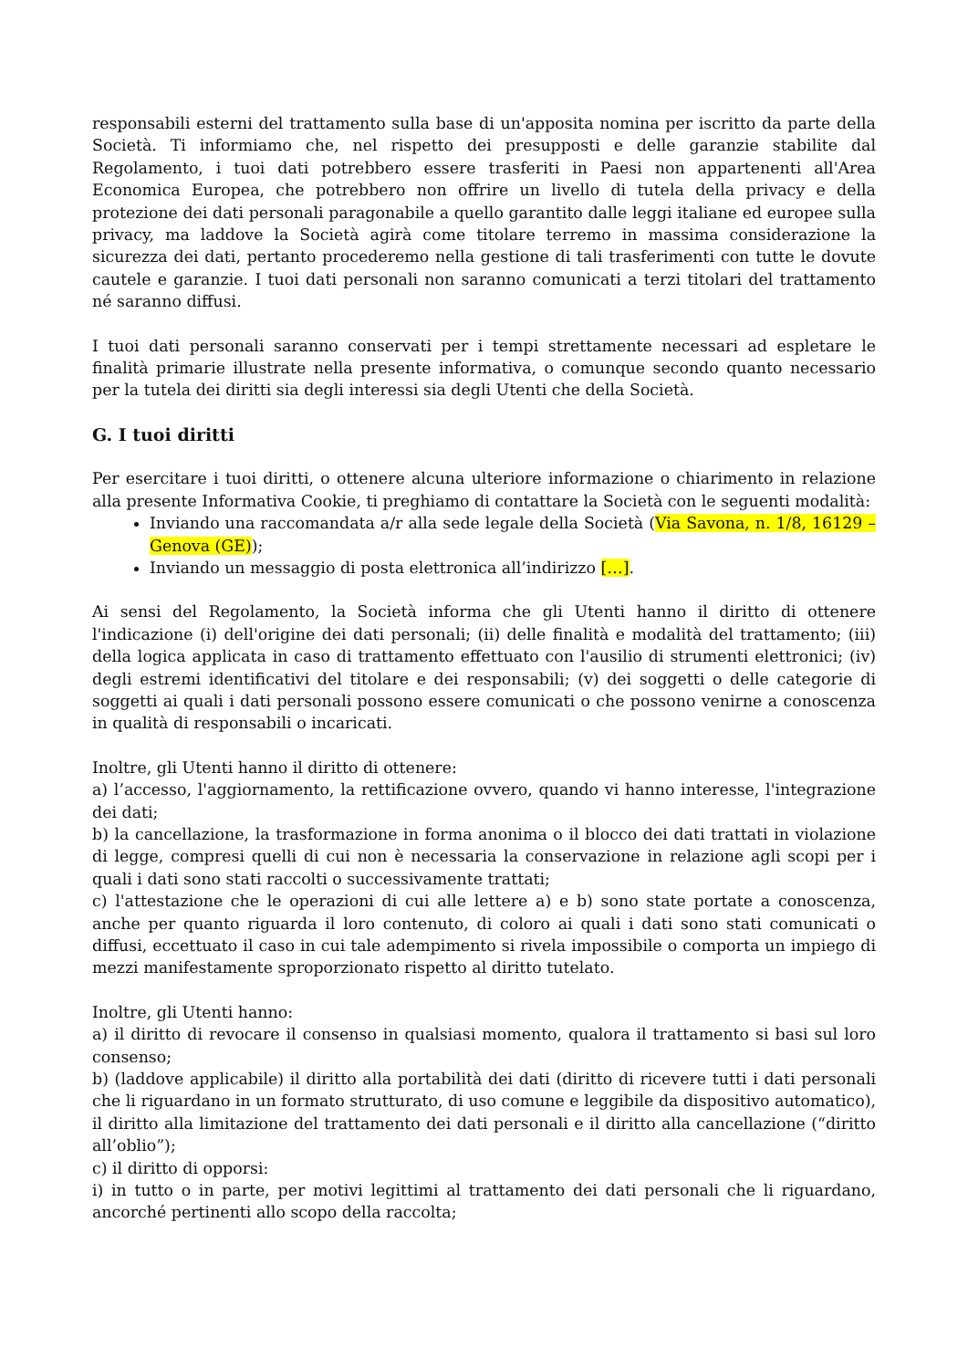responsabili esterni del trattamento sulla base di un'apposita nomina per iscritto da parte della Società. Ti informiamo che, nel rispetto dei presupposti e delle garanzie stabilite dal Regolamento, i tuoi dati potrebbero essere trasferiti in Paesi non appartenenti all'Area Economica Europea, che potrebbero non offrire un livello di tutela della privacy e della protezione dei dati personali paragonabile a quello garantito dalle leggi italiane ed europee sulla privacy, ma laddove la Società agirà come titolare terremo in massima considerazione la sicurezza dei dati, pertanto procederemo nella gestione di tali trasferimenti con tutte le dovute cautele e garanzie. I tuoi dati personali non saranno comunicati a terzi titolari del trattamento né saranno diffusi.
I tuoi dati personali saranno conservati per i tempi strettamente necessari ad espletare le finalità primarie illustrate nella presente informativa, o comunque secondo quanto necessario per la tutela dei diritti sia degli interessi sia degli Utenti che della Società.
G. I tuoi diritti
Per esercitare i tuoi diritti, o ottenere alcuna ulteriore informazione o chiarimento in relazione alla presente Informativa Cookie, ti preghiamo di contattare la Società con le seguenti modalità:
Inviando una raccomandata a/r alla sede legale della Società (Via Savona, n. 1/8, 16129 – Genova (GE));
Inviando un messaggio di posta elettronica all’indirizzo […].
Ai sensi del Regolamento, la Società informa che gli Utenti hanno il diritto di ottenere l'indicazione (i) dell'origine dei dati personali; (ii) delle finalità e modalità del trattamento; (iii) della logica applicata in caso di trattamento effettuato con l'ausilio di strumenti elettronici; (iv) degli estremi identificativi del titolare e dei responsabili; (v) dei soggetti o delle categorie di soggetti ai quali i dati personali possono essere comunicati o che possono venirne a conoscenza in qualità di responsabili o incaricati.
Inoltre, gli Utenti hanno il diritto di ottenere:
a) l’accesso, l'aggiornamento, la rettificazione ovvero, quando vi hanno interesse, l'integrazione dei dati;
b) la cancellazione, la trasformazione in forma anonima o il blocco dei dati trattati in violazione di legge, compresi quelli di cui non è necessaria la conservazione in relazione agli scopi per i quali i dati sono stati raccolti o successivamente trattati;
c) l'attestazione che le operazioni di cui alle lettere a) e b) sono state portate a conoscenza, anche per quanto riguarda il loro contenuto, di coloro ai quali i dati sono stati comunicati o diffusi, eccettuato il caso in cui tale adempimento si rivela impossibile o comporta un impiego di mezzi manifestamente sproporzionato rispetto al diritto tutelato.
Inoltre, gli Utenti hanno:
a) il diritto di revocare il consenso in qualsiasi momento, qualora il trattamento si basi sul loro consenso;
b) (laddove applicabile) il diritto alla portabilità dei dati (diritto di ricevere tutti i dati personali che li riguardano in un formato strutturato, di uso comune e leggibile da dispositivo automatico), il diritto alla limitazione del trattamento dei dati personali e il diritto alla cancellazione (“diritto all’oblio”);
c) il diritto di opporsi:
i) in tutto o in parte, per motivi legittimi al trattamento dei dati personali che li riguardano, ancorché pertinenti allo scopo della raccolta;